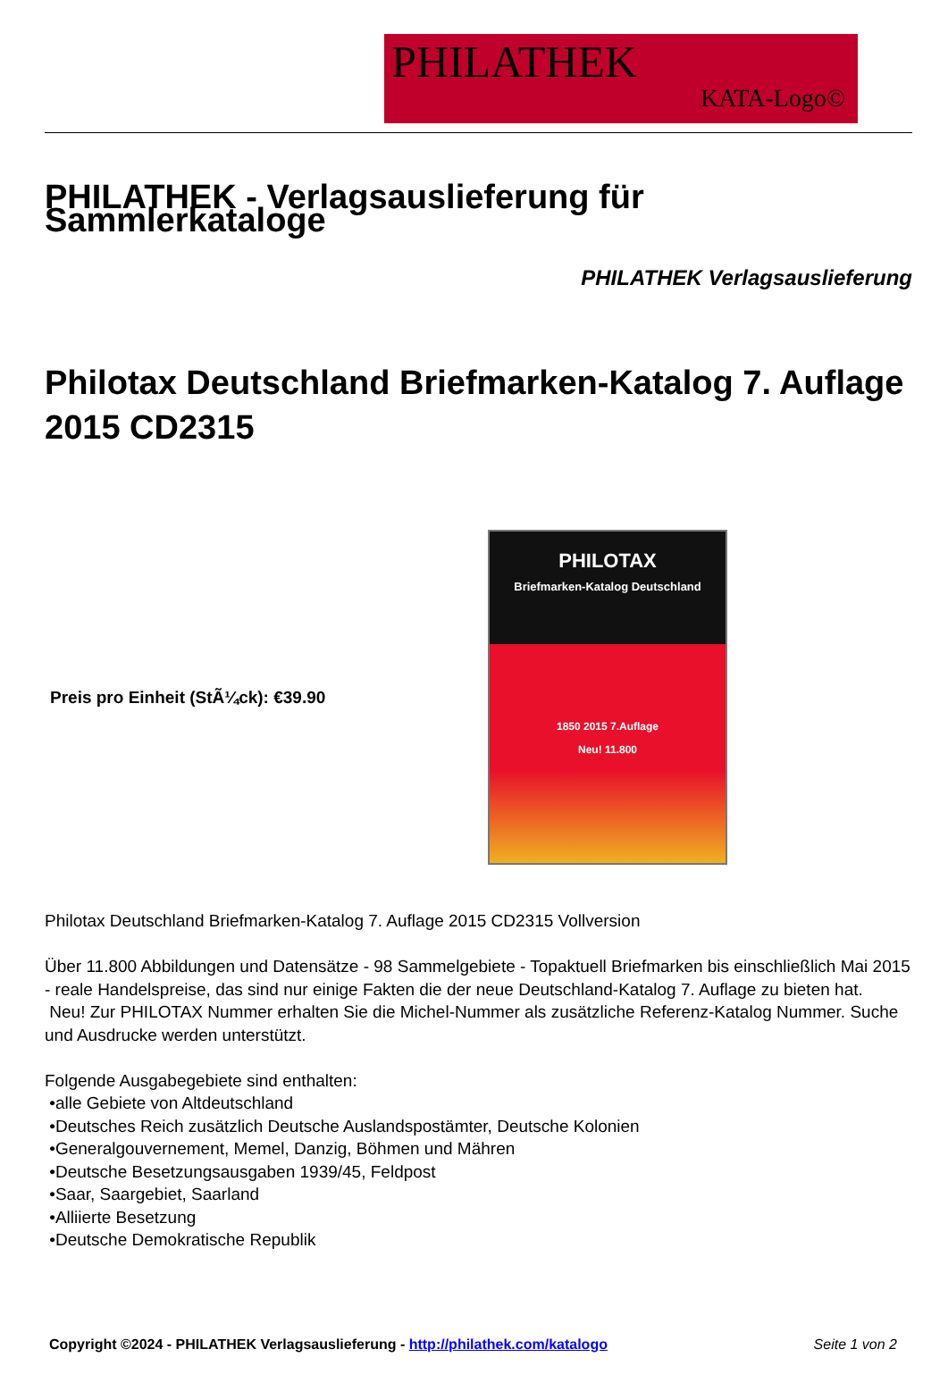PHILATHEK
KATA-Logo©
PHILATHEK - Verlagsauslieferung für Sammlerkataloge
PHILATHEK Verlagsauslieferung
Philotax Deutschland Briefmarken-Katalog 7. Auflage 2015 CD2315
Preis pro Einheit (StÃ¼ck): €39.90
PHILOTAX
Briefmarken-Katalog Deutschland
1850 2015 7.Auflage
Neu! 11.800
Philotax Deutschland Briefmarken-Katalog 7. Auflage 2015 CD2315 Vollversion
Über 11.800 Abbildungen und Datensätze - 98 Sammelgebiete - Topaktuell Briefmarken bis einschließlich Mai 2015 - reale Handelspreise, das sind nur einige Fakten die der neue Deutschland-Katalog 7. Auflage zu bieten hat.
Neu! Zur PHILOTAX Nummer erhalten Sie die Michel-Nummer als zusätzliche Referenz-Katalog Nummer. Suche und Ausdrucke werden unterstützt.
Folgende Ausgabegebiete sind enthalten:
•alle Gebiete von Altdeutschland
•Deutsches Reich zusätzlich Deutsche Auslandspostämter, Deutsche Kolonien
•Generalgouvernement, Memel, Danzig, Böhmen und Mähren
•Deutsche Besetzungsausgaben 1939/45, Feldpost
•Saar, Saargebiet, Saarland
•Alliierte Besetzung
•Deutsche Demokratische Republik
Copyright ©2024 - PHILATHEK Verlagsauslieferung - http://philathek.com/katalogo Seite 1 von 2